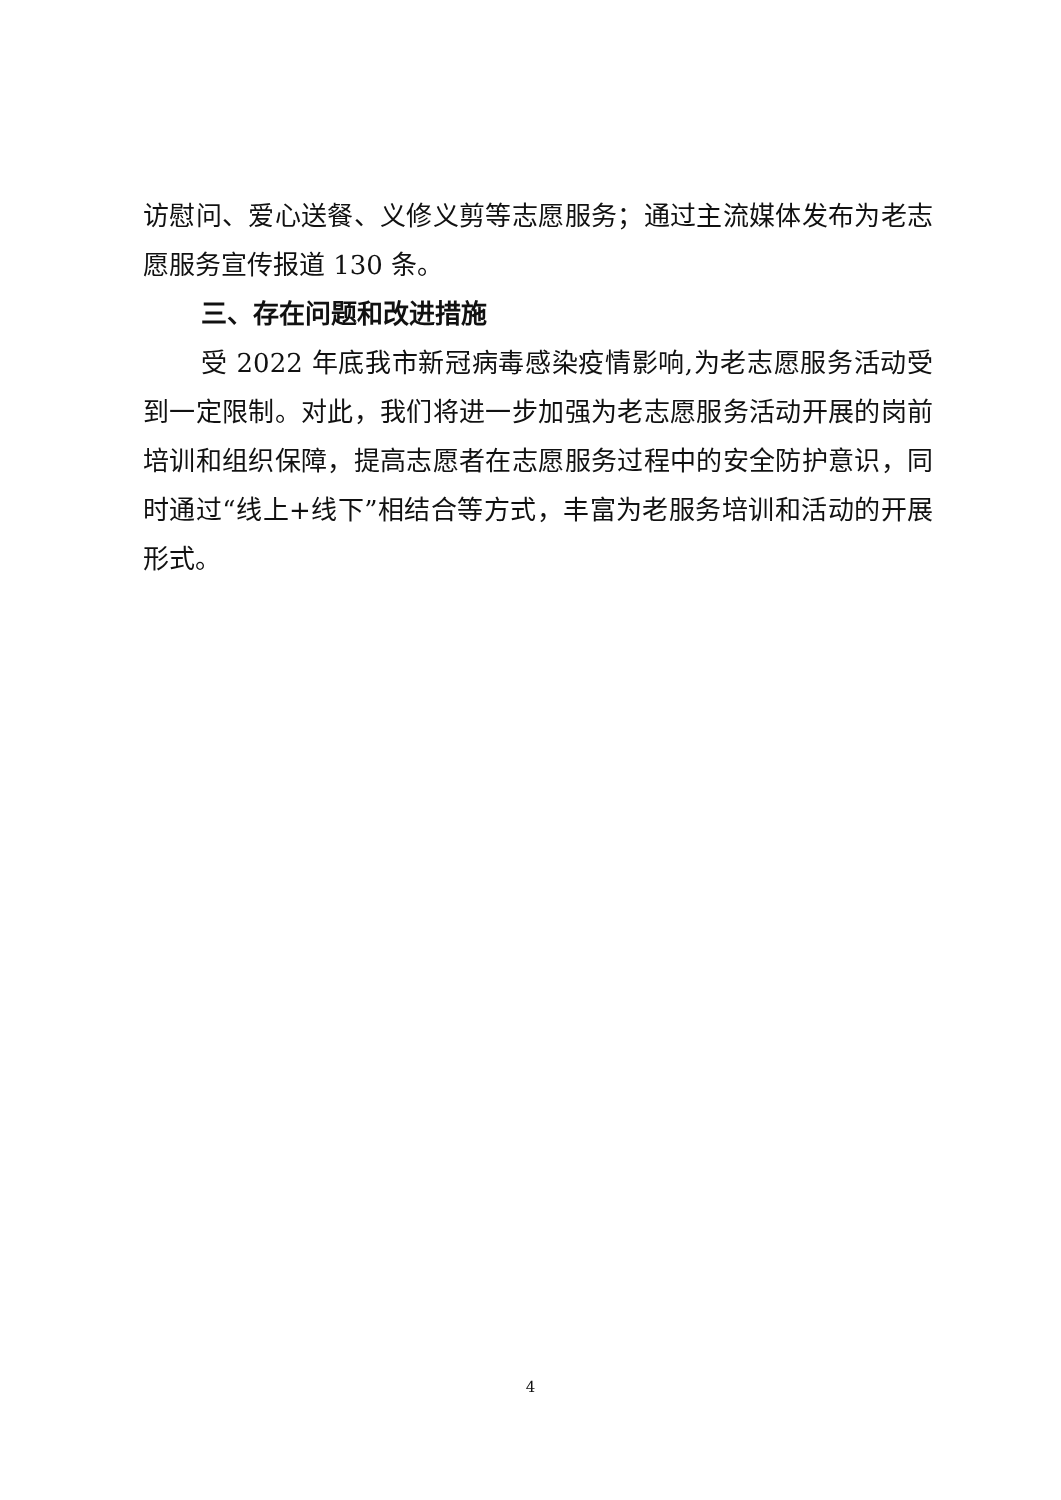访慰问、爱心送餐、义修义剪等志愿服务；通过主流媒体发布为老志愿服务宣传报道 130 条。
三、存在问题和改进措施
受 2022 年底我市新冠病毒感染疫情影响,为老志愿服务活动受到一定限制。对此，我们将进一步加强为老志愿服务活动开展的岗前培训和组织保障，提高志愿者在志愿服务过程中的安全防护意识，同时通过“线上+线下”相结合等方式，丰富为老服务培训和活动的开展形式。
4